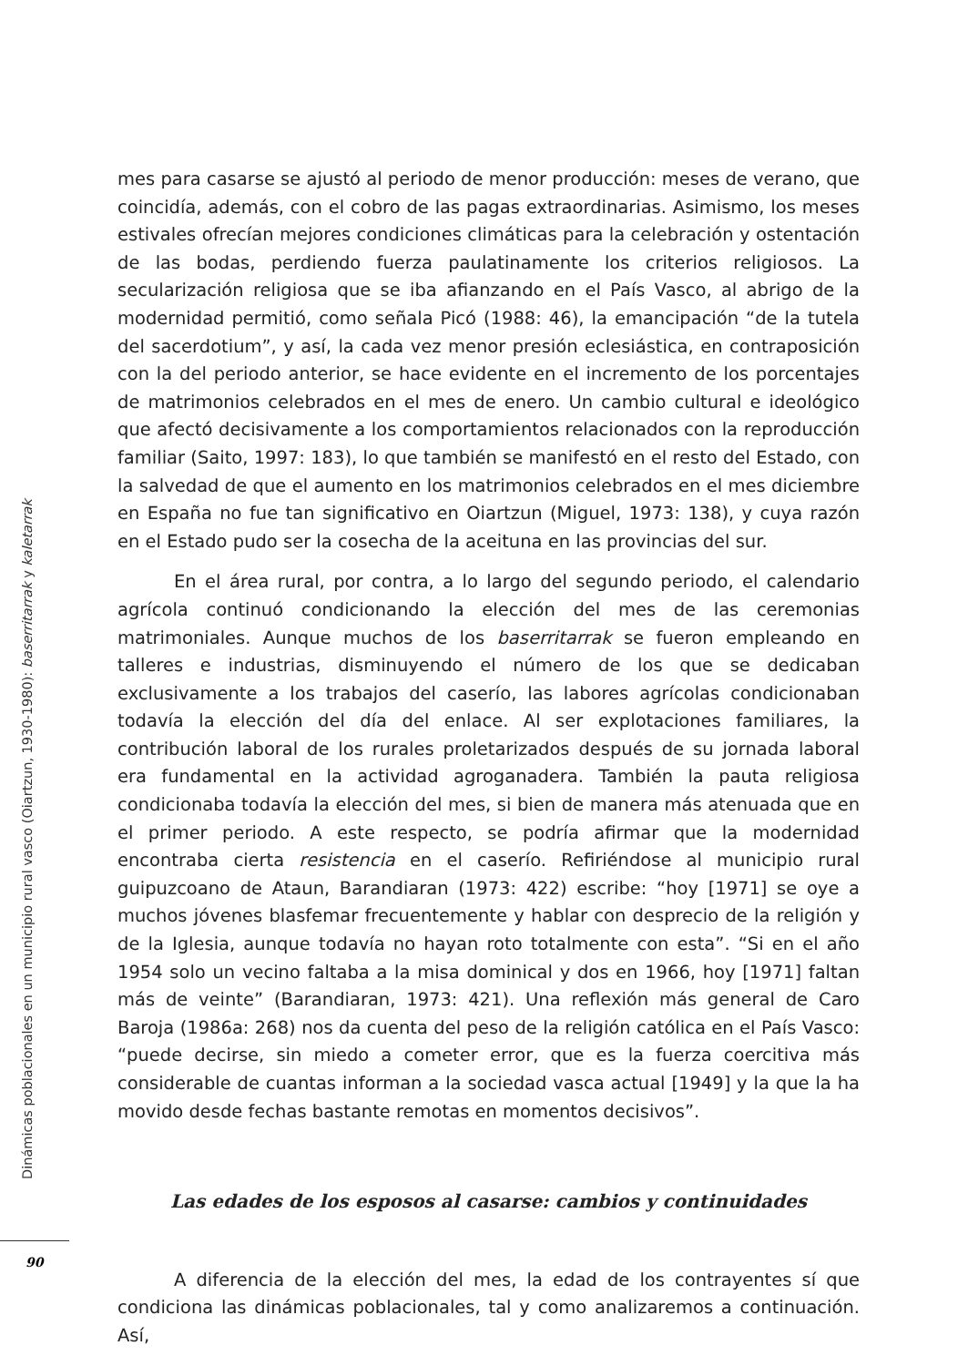mes para casarse se ajustó al periodo de menor producción: meses de verano, que coincidía, además, con el cobro de las pagas extraordinarias. Asimismo, los meses estivales ofrecían mejores condiciones climáticas para la celebración y ostentación de las bodas, perdiendo fuerza paulatinamente los criterios religiosos. La secularización religiosa que se iba afianzando en el País Vasco, al abrigo de la modernidad permitió, como señala Picó (1988: 46), la emancipación “de la tutela del sacerdotium”, y así, la cada vez menor presión eclesiástica, en contraposición con la del periodo anterior, se hace evidente en el incremento de los porcentajes de matrimonios celebrados en el mes de enero. Un cambio cultural e ideológico que afectó decisivamente a los comportamientos relacionados con la reproducción familiar (Saito, 1997: 183), lo que también se manifestó en el resto del Estado, con la salvedad de que el aumento en los matrimonios celebrados en el mes diciembre en España no fue tan significativo en Oiartzun (Miguel, 1973: 138), y cuya razón en el Estado pudo ser la cosecha de la aceituna en las provincias del sur.
En el área rural, por contra, a lo largo del segundo periodo, el calendario agrícola continuó condicionando la elección del mes de las ceremonias matrimoniales. Aunque muchos de los baserritarrak se fueron empleando en talleres e industrias, disminuyendo el número de los que se dedicaban exclusivamente a los trabajos del caserío, las labores agrícolas condicionaban todavía la elección del día del enlace. Al ser explotaciones familiares, la contribución laboral de los rurales proletarizados después de su jornada laboral era fundamental en la actividad agroganadera. También la pauta religiosa condicionaba todavía la elección del mes, si bien de manera más atenuada que en el primer periodo. A este respecto, se podría afirmar que la modernidad encontraba cierta resistencia en el caserío. Refiriéndose al municipio rural guipuzcoano de Ataun, Barandiaran (1973: 422) escribe: “hoy [1971] se oye a muchos jóvenes blasfemar frecuentemente y hablar con desprecio de la religión y de la Iglesia, aunque todavía no hayan roto totalmente con esta”. “Si en el año 1954 solo un vecino faltaba a la misa dominical y dos en 1966, hoy [1971] faltan más de veinte” (Barandiaran, 1973: 421). Una reflexión más general de Caro Baroja (1986a: 268) nos da cuenta del peso de la religión católica en el País Vasco: “puede decirse, sin miedo a cometer error, que es la fuerza coercitiva más considerable de cuantas informan a la sociedad vasca actual [1949] y la que la ha movido desde fechas bastante remotas en momentos decisivos”.
Las edades de los esposos al casarse: cambios y continuidades
A diferencia de la elección del mes, la edad de los contrayentes sí que condiciona las dinámicas poblacionales, tal y como analizaremos a continuación. Así,
Dinámicas poblacionales en un municipio rural vasco (Oiartzun, 1930-1980): baserritarrak y kaletarrak
90